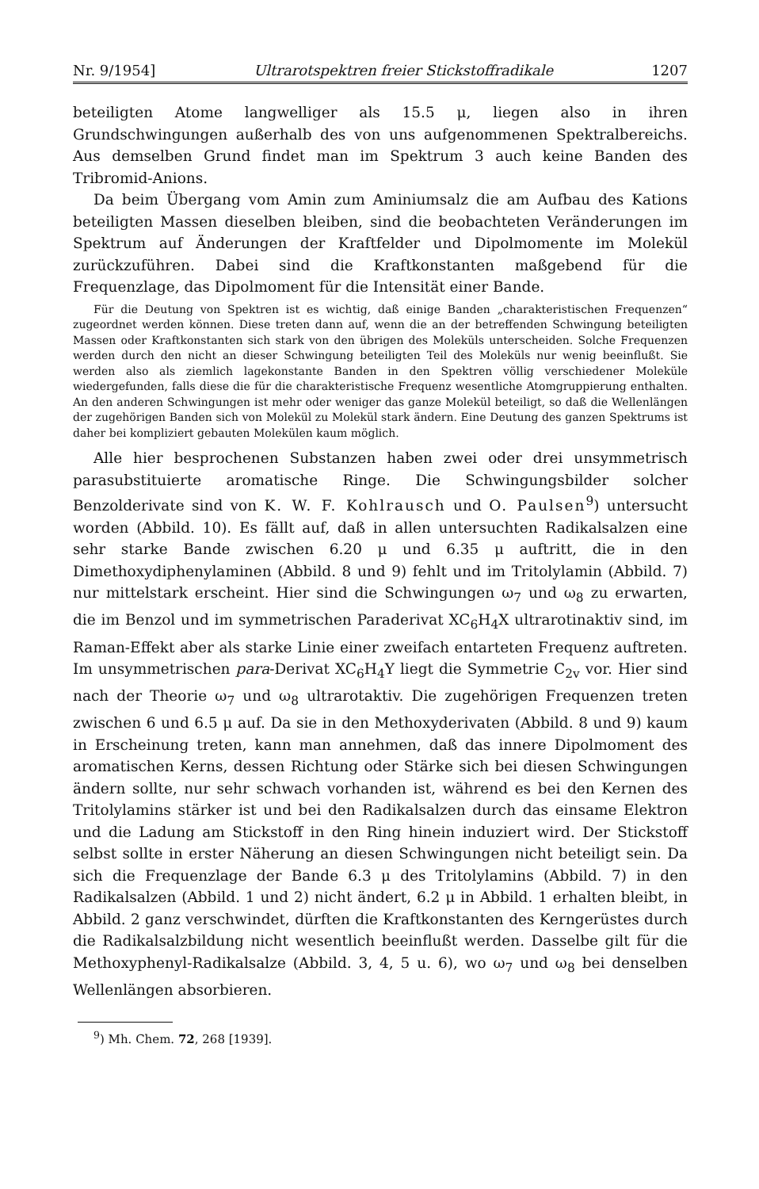Nr. 9/1954] Ultrarotspektren freier Stickstoffradikale 1207
beteiligten Atome langwelliger als 15.5 μ, liegen also in ihren Grundschwingungen außerhalb des von uns aufgenommenen Spektralbereichs. Aus demselben Grund findet man im Spektrum 3 auch keine Banden des Tribromid-Anions.
Da beim Übergang vom Amin zum Aminiumsalz die am Aufbau des Kations beteiligten Massen dieselben bleiben, sind die beobachteten Veränderungen im Spektrum auf Änderungen der Kraftfelder und Dipolmomente im Molekül zurückzuführen. Dabei sind die Kraftkonstanten maßgebend für die Frequenzlage, das Dipolmoment für die Intensität einer Bande.
Für die Deutung von Spektren ist es wichtig, daß einige Banden „charakteristischen Frequenzen“ zugeordnet werden können. Diese treten dann auf, wenn die an der betreffenden Schwingung beteiligten Massen oder Kraftkonstanten sich stark von den übrigen des Moleküls unterscheiden. Solche Frequenzen werden durch den nicht an dieser Schwingung beteiligten Teil des Moleküls nur wenig beeinflußt. Sie werden also als ziemlich lagekonstante Banden in den Spektren völlig verschiedener Moleküle wiedergefunden, falls diese die für die charakteristische Frequenz wesentliche Atomgruppierung enthalten. An den anderen Schwingungen ist mehr oder weniger das ganze Molekül beteiligt, so daß die Wellenlängen der zugehörigen Banden sich von Molekül zu Molekül stark ändern. Eine Deutung des ganzen Spektrums ist daher bei kompliziert gebauten Molekülen kaum möglich.
Alle hier besprochenen Substanzen haben zwei oder drei unsymmetrisch parasubstituierte aromatische Ringe. Die Schwingungsbilder solcher Benzolderivate sind von K. W. F. Kohlrausch und O. Paulsen<sup>9</sup>) untersucht worden (Abbild. 10). Es fällt auf, daß in allen untersuchten Radikalsalzen eine sehr starke Bande zwischen 6.20 μ und 6.35 μ auftritt, die in den Dimethoxydiphenylaminen (Abbild. 8 und 9) fehlt und im Tritolylamin (Abbild. 7) nur mittelstark erscheint. Hier sind die Schwingungen ω<sub>7</sub> und ω<sub>8</sub> zu erwarten, die im Benzol und im symmetrischen Paraderivat XC<sub>6</sub>H<sub>4</sub>X ultrarotinaktiv sind, im Raman-Effekt aber als starke Linie einer zweifach entarteten Frequenz auftreten. Im unsymmetrischen para-Derivat XC<sub>6</sub>H<sub>4</sub>Y liegt die Symmetrie C<sub>2v</sub> vor. Hier sind nach der Theorie ω<sub>7</sub> und ω<sub>8</sub> ultrarotaktiv. Die zugehörigen Frequenzen treten zwischen 6 und 6.5 μ auf. Da sie in den Methoxyderivaten (Abbild. 8 und 9) kaum in Erscheinung treten, kann man annehmen, daß das innere Dipolmoment des aromatischen Kerns, dessen Richtung oder Stärke sich bei diesen Schwingungen ändern sollte, nur sehr schwach vorhanden ist, während es bei den Kernen des Tritolylamins stärker ist und bei den Radikalsalzen durch das einsame Elektron und die Ladung am Stickstoff in den Ring hinein induziert wird. Der Stickstoff selbst sollte in erster Näherung an diesen Schwingungen nicht beteiligt sein. Da sich die Frequenzlage der Bande 6.3 μ des Tritolylamins (Abbild. 7) in den Radikalsalzen (Abbild. 1 und 2) nicht ändert, 6.2 μ in Abbild. 1 erhalten bleibt, in Abbild. 2 ganz verschwindet, dürften die Kraftkonstanten des Kerngerüstes durch die Radikalsalzbildung nicht wesentlich beeinflußt werden. Dasselbe gilt für die Methoxyphenyl-Radikalsalze (Abbild. 3, 4, 5 u. 6), wo ω<sub>7</sub> und ω<sub>8</sub> bei denselben Wellenlängen absorbieren.
<sup>9</sup>) Mh. Chem. 72, 268 [1939].